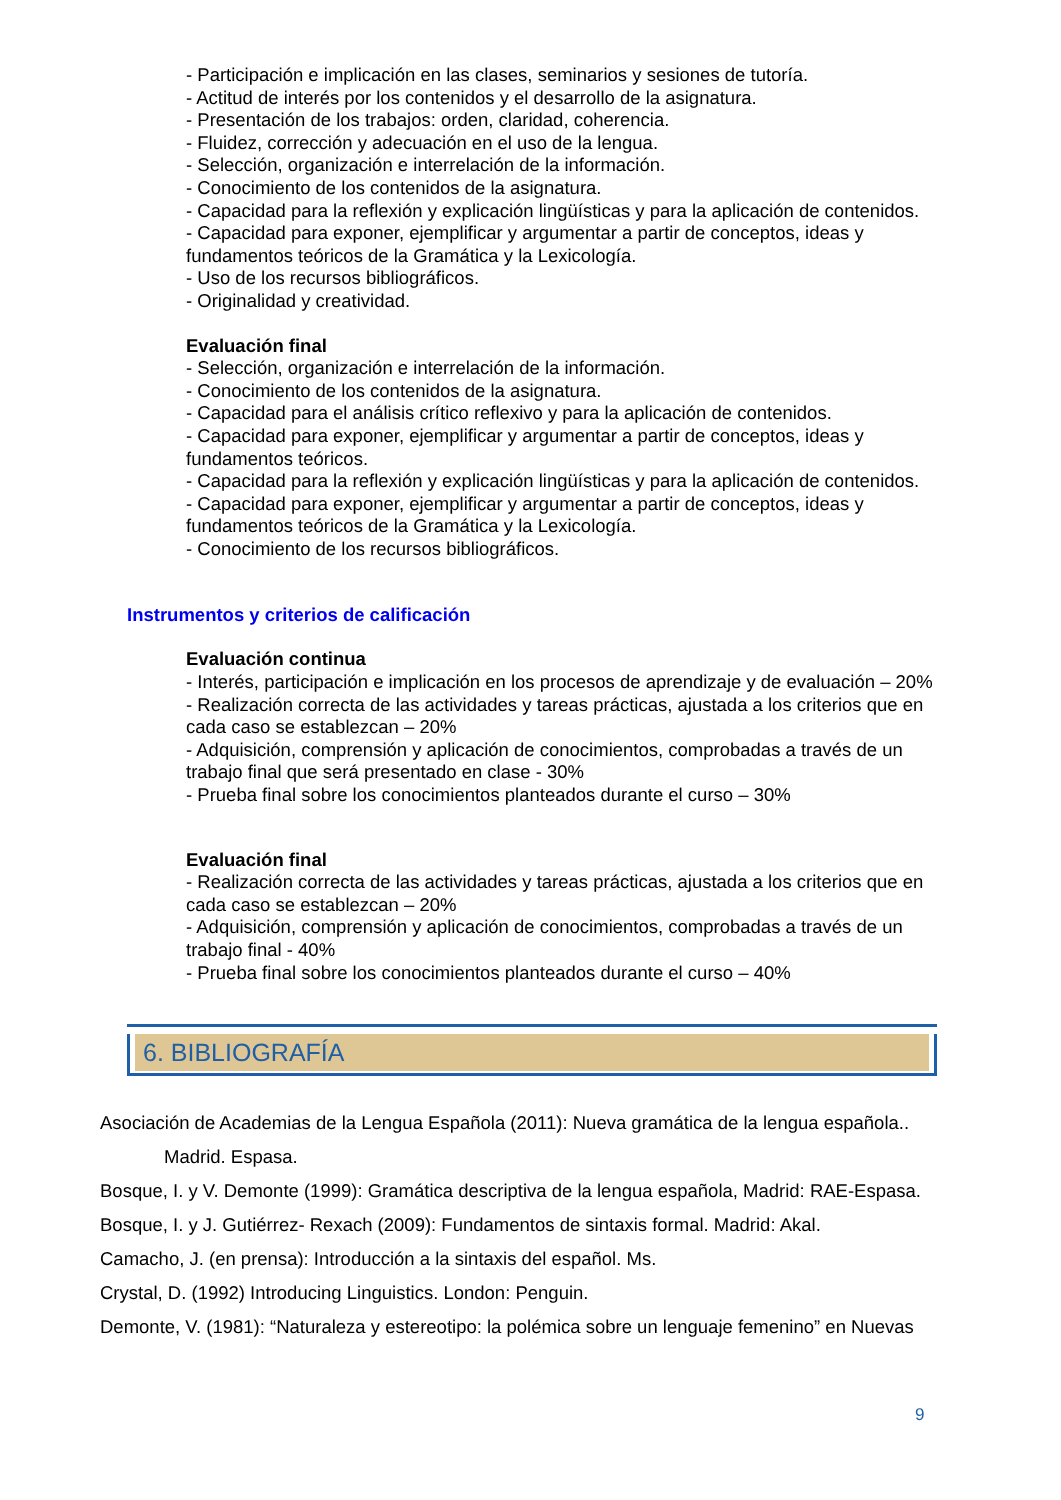- Participación e implicación en las clases, seminarios y sesiones de tutoría.
- Actitud de interés por los contenidos y el desarrollo de la asignatura.
- Presentación de los trabajos: orden, claridad, coherencia.
- Fluidez, corrección y adecuación en el uso de la lengua.
- Selección, organización e interrelación de la información.
- Conocimiento de los contenidos de la asignatura.
- Capacidad para la reflexión y explicación lingüísticas y para la aplicación de contenidos.
- Capacidad para exponer, ejemplificar y argumentar a partir de conceptos, ideas y fundamentos teóricos de la Gramática y la Lexicología.
- Uso de los recursos bibliográficos.
- Originalidad y creatividad.
Evaluación final
- Selección, organización e interrelación de la información.
- Conocimiento de los contenidos de la asignatura.
- Capacidad para el análisis crítico reflexivo y para la aplicación de contenidos.
- Capacidad para exponer, ejemplificar y argumentar a partir de conceptos, ideas y fundamentos teóricos.
- Capacidad para la reflexión y explicación lingüísticas y para la aplicación de contenidos.
- Capacidad para exponer, ejemplificar y argumentar a partir de conceptos, ideas y fundamentos teóricos de la Gramática y la Lexicología.
- Conocimiento de los recursos bibliográficos.
Instrumentos y criterios de calificación
Evaluación continua
- Interés, participación e implicación en los procesos de aprendizaje y de evaluación – 20%
- Realización correcta de las actividades y tareas prácticas, ajustada a los criterios que en cada caso se establezcan – 20%
- Adquisición, comprensión y aplicación de conocimientos, comprobadas a través de un trabajo final que será presentado en clase - 30%
- Prueba final sobre los conocimientos planteados durante el curso – 30%
Evaluación final
- Realización correcta de las actividades y tareas prácticas, ajustada a los criterios que en cada caso se establezcan – 20%
- Adquisición, comprensión y aplicación de conocimientos, comprobadas a través de un trabajo final - 40%
- Prueba final sobre los conocimientos planteados durante el curso – 40%
6. BIBLIOGRAFÍA
Asociación de Academias de la Lengua Española (2011): Nueva gramática de la lengua española..
Madrid. Espasa.
Bosque, I. y V. Demonte (1999): Gramática descriptiva de la lengua española, Madrid: RAE-Espasa.
Bosque, I. y J. Gutiérrez- Rexach (2009): Fundamentos de sintaxis formal. Madrid: Akal.
Camacho, J. (en prensa): Introducción a la sintaxis del español. Ms.
Crystal, D. (1992) Introducing Linguistics. London: Penguin.
Demonte, V. (1981): “Naturaleza y estereotipo: la polémica sobre un lenguaje femenino” en Nuevas
9